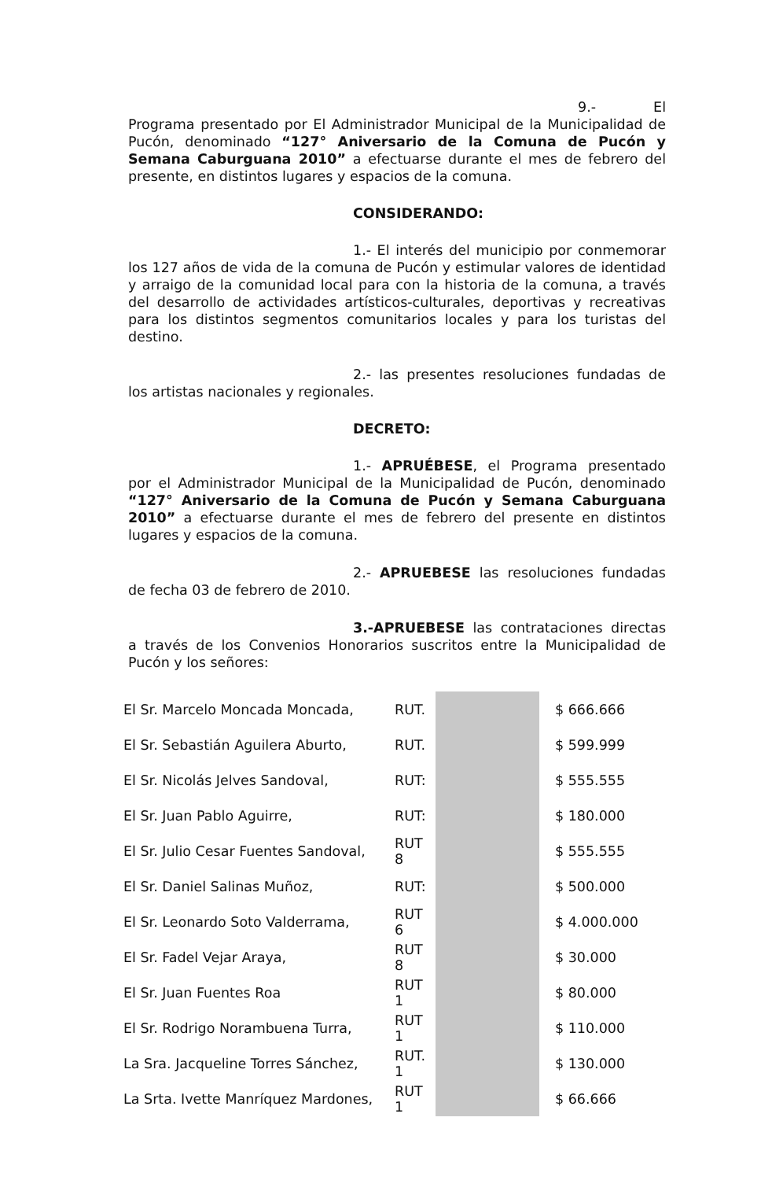9.- El Programa presentado por El Administrador Municipal de la Municipalidad de Pucón, denominado “127° Aniversario de la Comuna de Pucón y Semana Caburguana 2010” a efectuarse durante el mes de febrero del presente, en distintos lugares y espacios de la comuna.
CONSIDERANDO:
1.- El interés del municipio por conmemorar los 127 años de vida de la comuna de Pucón y estimular valores de identidad y arraigo de la comunidad local para con la historia de la comuna, a través del desarrollo de actividades artísticos-culturales, deportivas y recreativas para los distintos segmentos comunitarios locales y para los turistas del destino.
2.- las presentes resoluciones fundadas de los artistas nacionales y regionales.
DECRETO:
1.- APRUÉBESE, el Programa presentado por el Administrador Municipal de la Municipalidad de Pucón, denominado “127° Aniversario de la Comuna de Pucón y Semana Caburguana 2010” a efectuarse durante el mes de febrero del presente en distintos lugares y espacios de la comuna.
2.- APRUEBESE las resoluciones fundadas de fecha 03 de febrero de 2010.
3.-APRUEBESE las contrataciones directas a través de los Convenios Honorarios suscritos entre la Municipalidad de Pucón y los señores:
| El Sr. Marcelo Moncada Moncada, | RUT. | | $ 666.666 |
| El Sr. Sebastián Aguilera Aburto, | RUT. | | $ 599.999 |
| El Sr. Nicolás Jelves Sandoval, | RUT: | | $ 555.555 |
| El Sr. Juan Pablo Aguirre, | RUT: | | $ 180.000 |
| El Sr. Julio Cesar Fuentes Sandoval, | RUT 8 | | $ 555.555 |
| El Sr. Daniel Salinas Muñoz, | RUT: | | $ 500.000 |
| El Sr. Leonardo Soto Valderrama, | RUT 6 | | $ 4.000.000 |
| El Sr. Fadel Vejar Araya, | RUT 8 | | $ 30.000 |
| El Sr. Juan Fuentes Roa | RUT 1 | | $ 80.000 |
| El Sr. Rodrigo Norambuena Turra, | RUT 1 | | $ 110.000 |
| La Sra. Jacqueline Torres Sánchez, | RUT. 1 | | $ 130.000 |
| La Srta. Ivette Manríquez Mardones, | RUT 1 | | $ 66.666 |